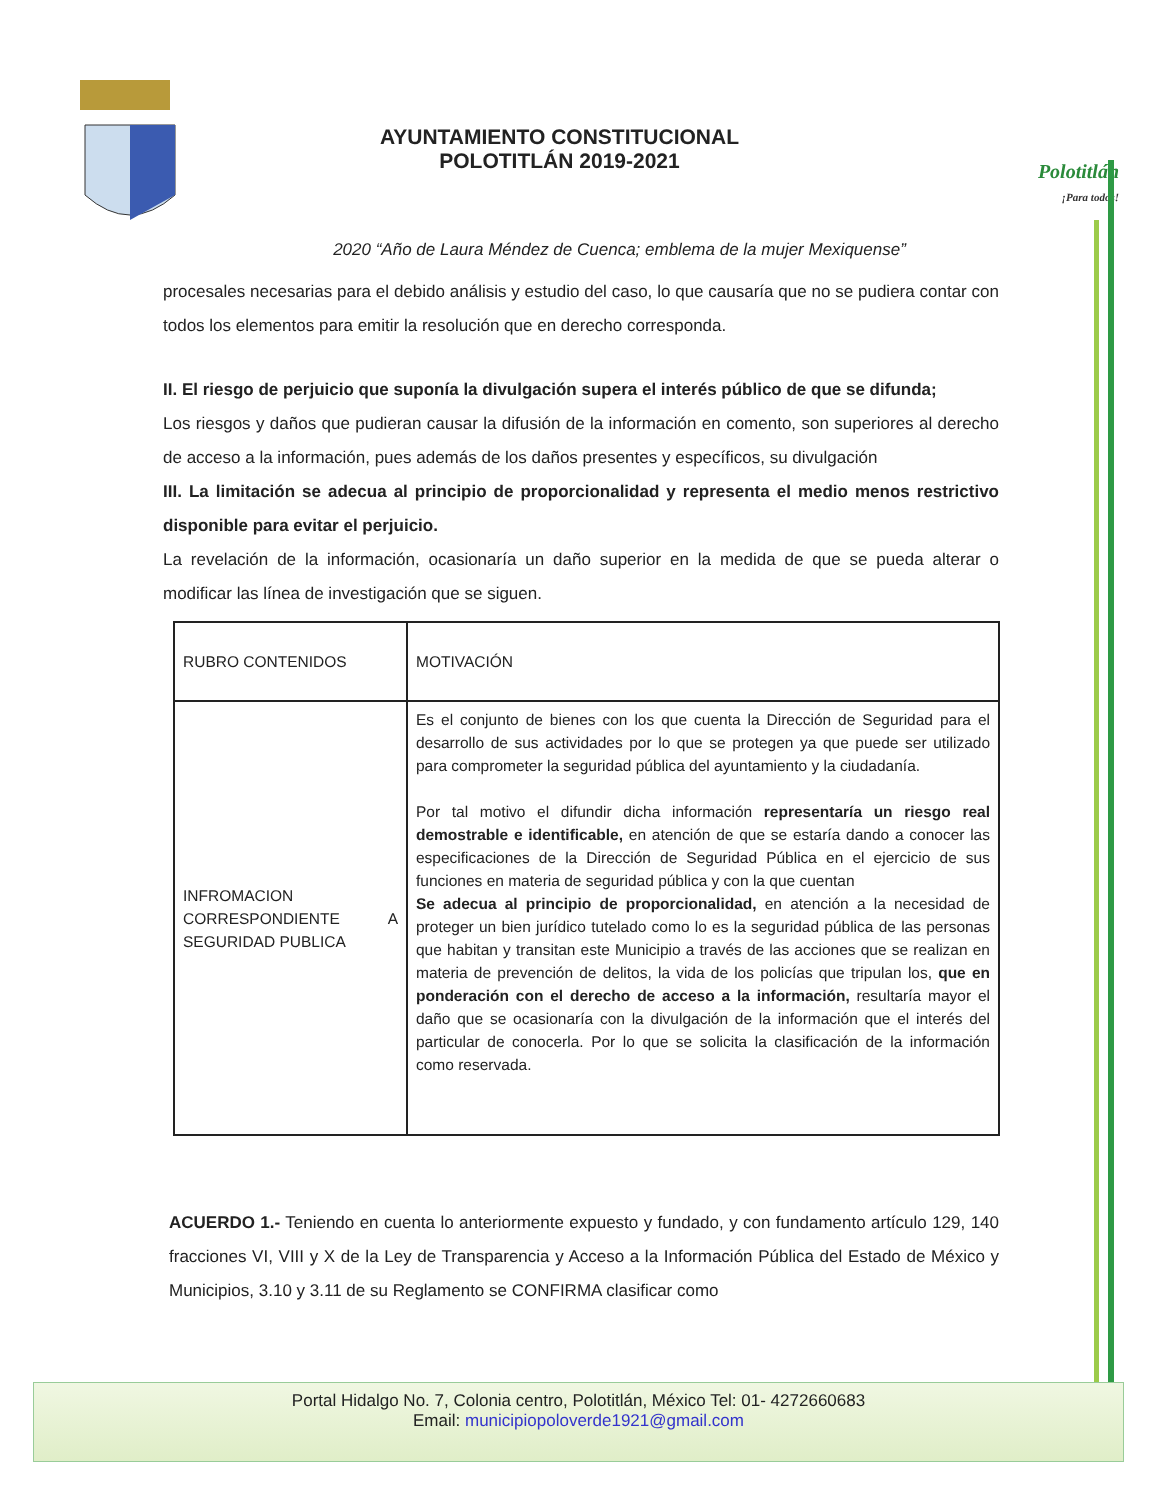AYUNTAMIENTO CONSTITUCIONAL
POLOTITLÁN 2019-2021
Polotitlán
¡Para todos!
2020 “Año de Laura Méndez de Cuenca; emblema de la mujer Mexiquense”
procesales necesarias para el debido análisis y estudio del caso, lo que causaría que no se pudiera contar con todos los elementos para emitir la resolución que en derecho corresponda.
II. El riesgo de perjuicio que suponía la divulgación supera el interés público de que se difunda;
Los riesgos y daños que pudieran causar la difusión de la información en comento, son superiores al derecho de acceso a la información, pues además de los daños presentes y específicos, su divulgación
III. La limitación se adecua al principio de proporcionalidad y representa el medio menos restrictivo disponible para evitar el perjuicio.
La revelación de la información, ocasionaría un daño superior en la medida de que se pueda alterar o modificar las línea de investigación que se siguen.
| RUBRO CONTENIDOS | MOTIVACIÓN |
| --- | --- |
| INFROMACION CORRESPONDIENTE A SEGURIDAD PUBLICA | Es el conjunto de bienes con los que cuenta la Dirección de Seguridad para el desarrollo de sus actividades por lo que se protegen ya que puede ser utilizado para comprometer la seguridad pública del ayuntamiento y la ciudadanía. Por tal motivo el difundir dicha información representaría un riesgo real demostrable e identificable, en atención de que se estaría dando a conocer las especificaciones de la Dirección de Seguridad Pública en el ejercicio de sus funciones en materia de seguridad pública y con la que cuentan Se adecua al principio de proporcionalidad, en atención a la necesidad de proteger un bien jurídico tutelado como lo es la seguridad pública de las personas que habitan y transitan este Municipio a través de las acciones que se realizan en materia de prevención de delitos, la vida de los policías que tripulan los, que en ponderación con el derecho de acceso a la información, resultaría mayor el daño que se ocasionaría con la divulgación de la información que el interés del particular de conocerla. Por lo que se solicita la clasificación de la información como reservada. |
ACUERDO 1.- Teniendo en cuenta lo anteriormente expuesto y fundado, y con fundamento artículo 129, 140 fracciones VI, VIII y X de la Ley de Transparencia y Acceso a la Información Pública del Estado de México y Municipios, 3.10 y 3.11 de su Reglamento se CONFIRMA clasificar como
Portal Hidalgo No. 7, Colonia centro, Polotitlán, México Tel: 01- 4272660683
Email: municipiopoloverde1921@gmail.com